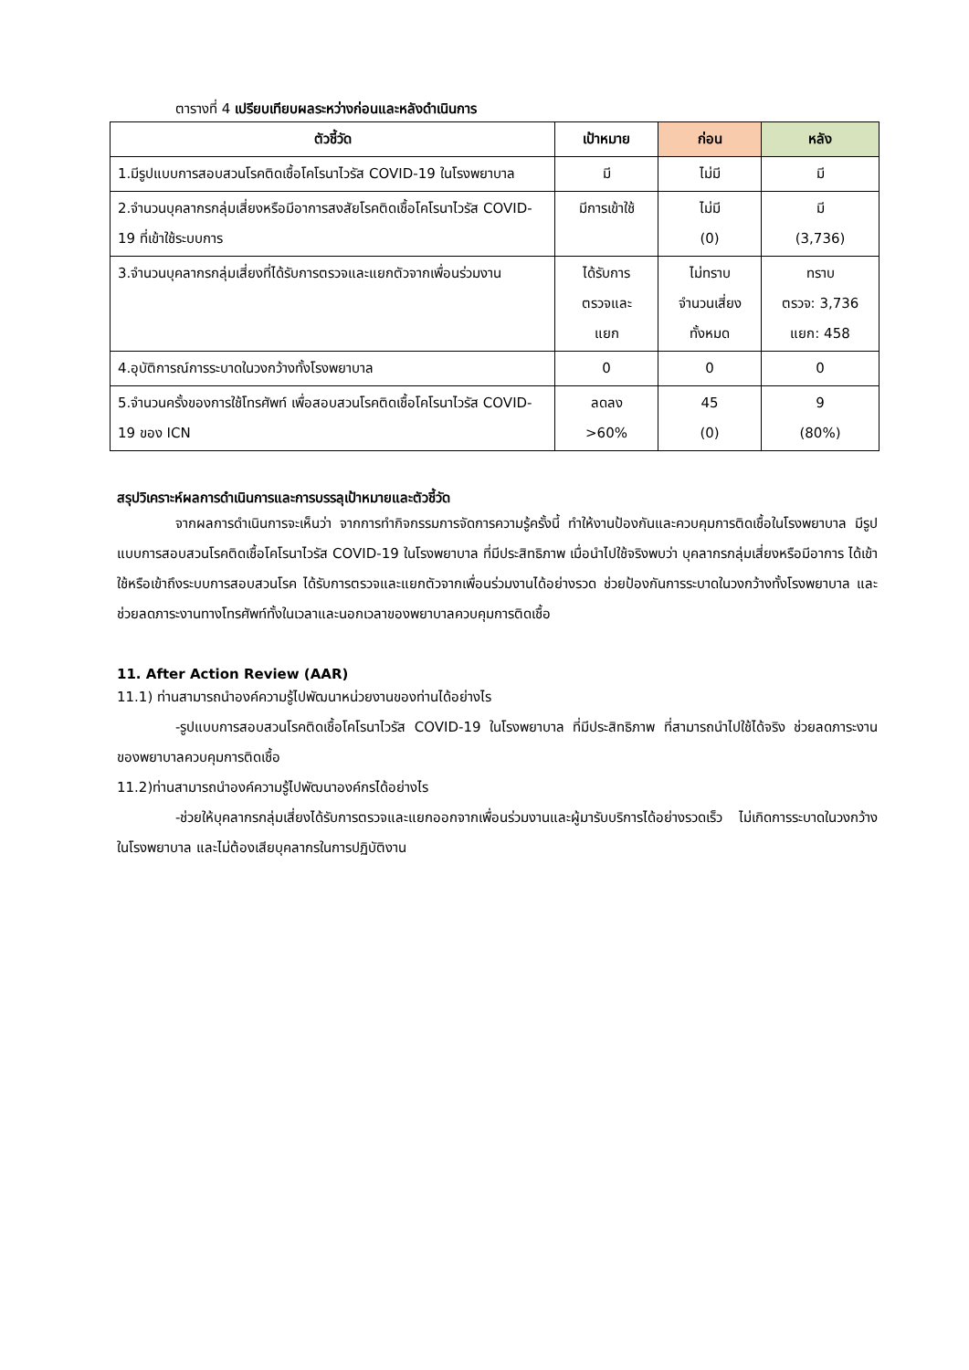ตารางที่ 4 เปรียบเทียบผลระหว่างก่อนและหลังดำเนินการ
| ตัวชี้วัด | เป้าหมาย | ก่อน | หลัง |
| --- | --- | --- | --- |
| 1.มีรูปแบบการสอบสวนโรคติดเชื้อโคโรนาไวรัส COVID-19 ในโรงพยาบาล | มี | ไม่มี | มี |
| 2.จำนวนบุคลากรกลุ่มเสี่ยงหรือมีอาการสงสัยโรคติดเชื้อโคโรนาไวรัส COVID-19 ที่เข้าใช้ระบบการ | มีการเข้าใช้ | ไม่มี (0) | มี (3,736) |
| 3.จำนวนบุคลากรกลุ่มเสี่ยงที่ได้รับการตรวจและแยกตัวจากเพื่อนร่วมงาน | ได้รับการ ตรวจและ แยก | ไม่ทราบ จำนวนเสี่ยง ทั้งหมด | ทราบ ตรวจ: 3,736 แยก: 458 |
| 4.อุบัติการณ์การระบาดในวงกว้างทั้งโรงพยาบาล | 0 | 0 | 0 |
| 5.จำนวนครั้งของการใช้โทรศัพท์ เพื่อสอบสวนโรคติดเชื้อโคโรนาไวรัส COVID-19 ของ ICN | ลดลง >60% | 45 (0) | 9 (80%) |
สรุปวิเคราะห์ผลการดำเนินการและการบรรลุเป้าหมายและตัวชี้วัด
จากผลการดำเนินการจะเห็นว่า จากการทำกิจกรรมการจัดการความรู้ครั้งนี้ ทำให้งานป้องกันและควบคุมการติดเชื้อในโรงพยาบาล มีรูปแบบการสอบสวนโรคติดเชื้อโคโรนาไวรัส COVID-19 ในโรงพยาบาล ที่มีประสิทธิภาพ เมื่อนำไปใช้จริงพบว่า บุคลากรกลุ่มเสี่ยงหรือมีอาการ ได้เข้าใช้หรือเข้าถึงระบบการสอบสวนโรค ได้รับการตรวจและแยกตัวจากเพื่อนร่วมงานได้อย่างรวด ช่วยป้องกันการระบาดในวงกว้างทั้งโรงพยาบาล และช่วยลดภาระงานทางโทรศัพท์ทั้งในเวลาและนอกเวลาของพยาบาลควบคุมการติดเชื้อ
11. After Action Review (AAR)
11.1) ท่านสามารถนำองค์ความรู้ไปพัฒนาหน่วยงานของท่านได้อย่างไร
-รูปแบบการสอบสวนโรคติดเชื้อโคโรนาไวรัส COVID-19 ในโรงพยาบาล ที่มีประสิทธิภาพ ที่สามารถนำไปใช้ได้จริง ช่วยลดภาระงานของพยาบาลควบคุมการติดเชื้อ
11.2)ท่านสามารถนำองค์ความรู้ไปพัฒนาองค์กรได้อย่างไร
-ช่วยให้บุคลากรกลุ่มเสี่ยงได้รับการตรวจและแยกออกจากเพื่อนร่วมงานและผู้มารับบริการได้อย่างรวดเร็ว ไม่เกิดการระบาดในวงกว้างในโรงพยาบาล และไม่ต้องเสียบุคลากรในการปฏิบัติงาน